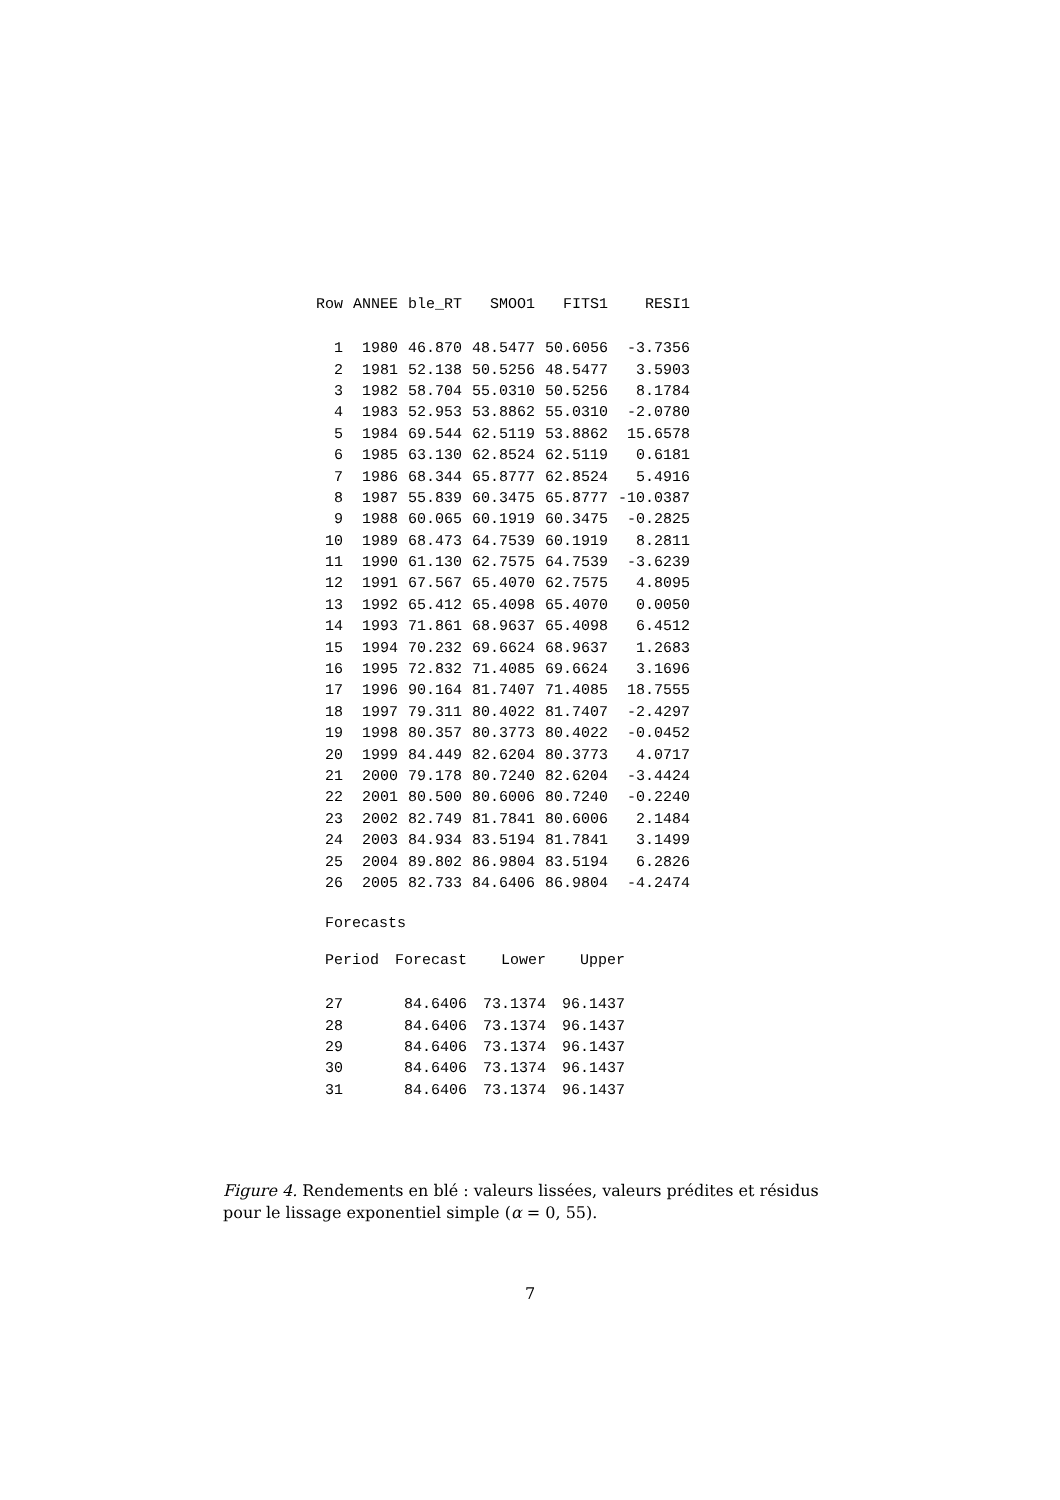| Row | ANNEE | ble_RT | SMOO1 | FITS1 | RESI1 |
| --- | --- | --- | --- | --- | --- |
| 1 | 1980 | 46.870 | 48.5477 | 50.6056 | -3.7356 |
| 2 | 1981 | 52.138 | 50.5256 | 48.5477 | 3.5903 |
| 3 | 1982 | 58.704 | 55.0310 | 50.5256 | 8.1784 |
| 4 | 1983 | 52.953 | 53.8862 | 55.0310 | -2.0780 |
| 5 | 1984 | 69.544 | 62.5119 | 53.8862 | 15.6578 |
| 6 | 1985 | 63.130 | 62.8524 | 62.5119 | 0.6181 |
| 7 | 1986 | 68.344 | 65.8777 | 62.8524 | 5.4916 |
| 8 | 1987 | 55.839 | 60.3475 | 65.8777 | -10.0387 |
| 9 | 1988 | 60.065 | 60.1919 | 60.3475 | -0.2825 |
| 10 | 1989 | 68.473 | 64.7539 | 60.1919 | 8.2811 |
| 11 | 1990 | 61.130 | 62.7575 | 64.7539 | -3.6239 |
| 12 | 1991 | 67.567 | 65.4070 | 62.7575 | 4.8095 |
| 13 | 1992 | 65.412 | 65.4098 | 65.4070 | 0.0050 |
| 14 | 1993 | 71.861 | 68.9637 | 65.4098 | 6.4512 |
| 15 | 1994 | 70.232 | 69.6624 | 68.9637 | 1.2683 |
| 16 | 1995 | 72.832 | 71.4085 | 69.6624 | 3.1696 |
| 17 | 1996 | 90.164 | 81.7407 | 71.4085 | 18.7555 |
| 18 | 1997 | 79.311 | 80.4022 | 81.7407 | -2.4297 |
| 19 | 1998 | 80.357 | 80.3773 | 80.4022 | -0.0452 |
| 20 | 1999 | 84.449 | 82.6204 | 80.3773 | 4.0717 |
| 21 | 2000 | 79.178 | 80.7240 | 82.6204 | -3.4424 |
| 22 | 2001 | 80.500 | 80.6006 | 80.7240 | -0.2240 |
| 23 | 2002 | 82.749 | 81.7841 | 80.6006 | 2.1484 |
| 24 | 2003 | 84.934 | 83.5194 | 81.7841 | 3.1499 |
| 25 | 2004 | 89.802 | 86.9804 | 83.5194 | 6.2826 |
| 26 | 2005 | 82.733 | 84.6406 | 86.9804 | -4.2474 |
Forecasts
| Period | Forecast | Lower | Upper |
| --- | --- | --- | --- |
| 27 | 84.6406 | 73.1374 | 96.1437 |
| 28 | 84.6406 | 73.1374 | 96.1437 |
| 29 | 84.6406 | 73.1374 | 96.1437 |
| 30 | 84.6406 | 73.1374 | 96.1437 |
| 31 | 84.6406 | 73.1374 | 96.1437 |
Figure 4. Rendements en blé : valeurs lissées, valeurs prédites et résidus pour le lissage exponentiel simple (α = 0, 55).
7